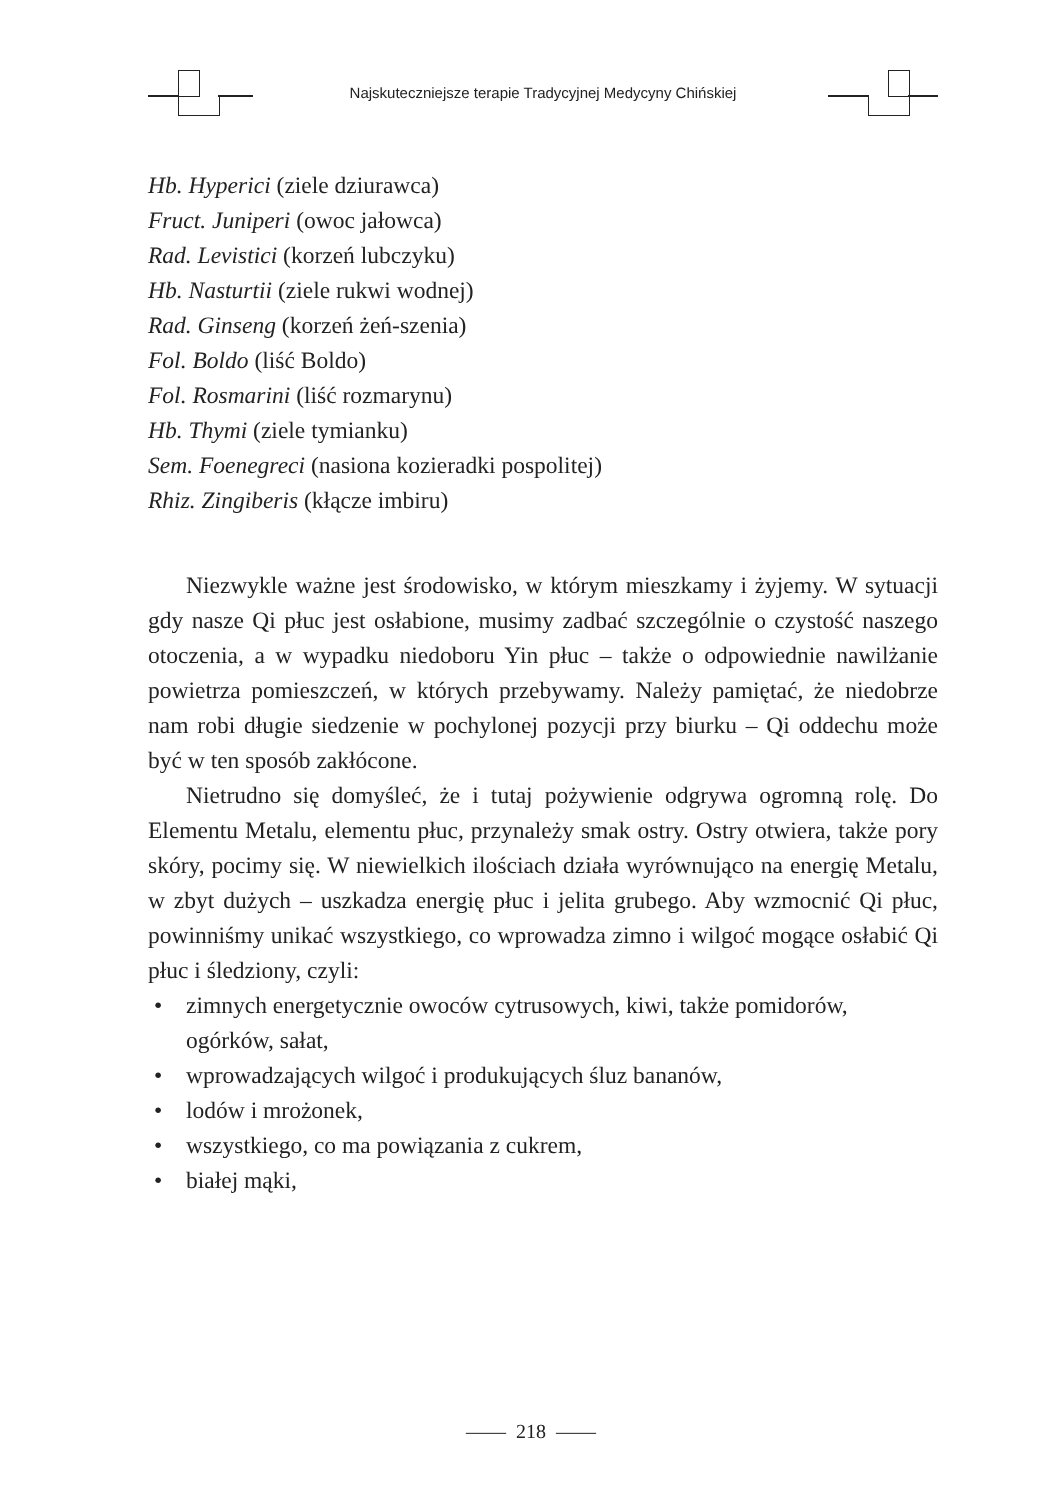Najskuteczniejsze terapie Tradycyjnej Medycyny Chińskiej
Hb. Hyperici (ziele dziurawca)
Fruct. Juniperi (owoc jałowca)
Rad. Levistici (korzeń lubczyku)
Hb. Nasturtii (ziele rukwi wodnej)
Rad. Ginseng (korzeń żeń-szenia)
Fol. Boldo (liść Boldo)
Fol. Rosmarini (liść rozmarynu)
Hb. Thymi (ziele tymianku)
Sem. Foenegreci (nasiona kozieradki pospolitej)
Rhiz. Zingiberis (kłącze imbiru)
Niezwykle ważne jest środowisko, w którym mieszkamy i żyjemy. W sytuacji gdy nasze Qi płuc jest osłabione, musimy zadbać szczególnie o czystość naszego otoczenia, a w wypadku niedoboru Yin płuc – także o odpowiednie nawilżanie powietrza pomieszczeń, w których przebywamy. Należy pamiętać, że niedobrze nam robi długie siedzenie w pochylonej pozycji przy biurku – Qi oddechu może być w ten sposób zakłócone.
Nietrudno się domyśleć, że i tutaj pożywienie odgrywa ogromną rolę. Do Elementu Metalu, elementu płuc, przynależy smak ostry. Ostry otwiera, także pory skóry, pocimy się. W niewielkich ilościach działa wyrównująco na energię Metalu, w zbyt dużych – uszkadza energię płuc i jelita grubego. Aby wzmocnić Qi płuc, powinniśmy unikać wszystkiego, co wprowadza zimno i wilgoć mogące osłabić Qi płuc i śledziony, czyli:
• zimnych energetycznie owoców cytrusowych, kiwi, także pomidorów, ogórków, sałat,
• wprowadzających wilgoć i produkujących śluz bananów,
• lodów i mrożonek,
• wszystkiego, co ma powiązania z cukrem,
• białej mąki,
—— 218 ——